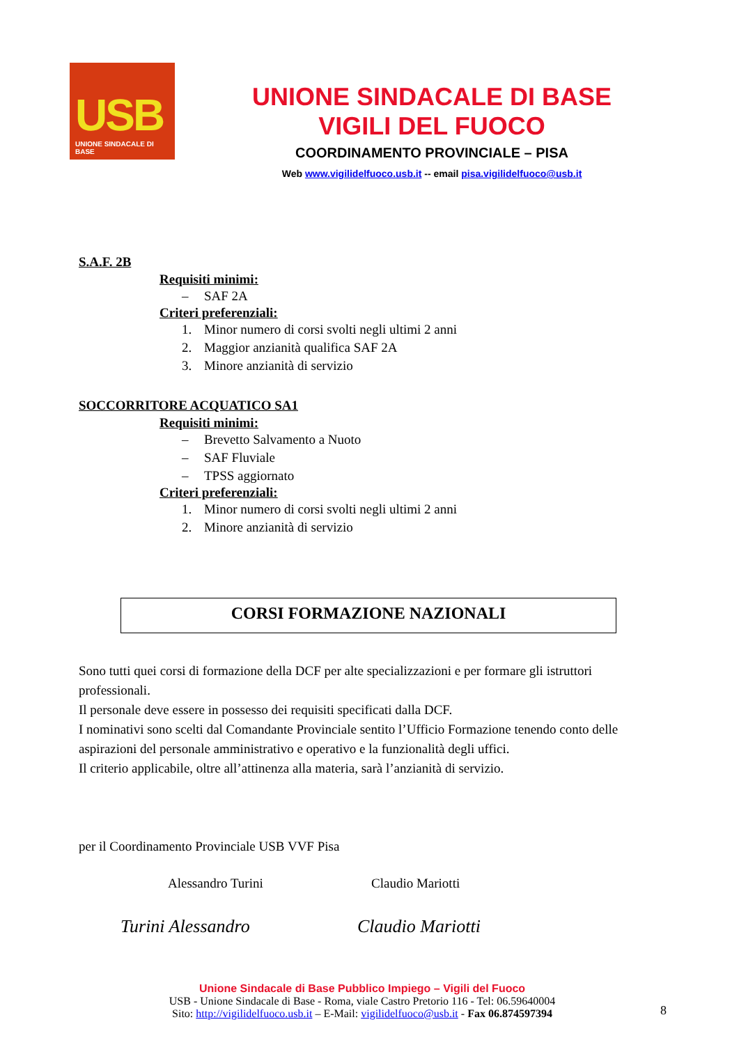USB
UNIONE SINDACALE DI BASE
UNIONE SINDACALE DI BASE
VIGILI DEL FUOCO
COORDINAMENTO PROVINCIALE – PISA
Web www.vigilidelfuoco.usb.it -- email pisa.vigilidelfuoco@usb.it
S.A.F. 2B
Requisiti minimi:
– SAF 2A
Criteri preferenziali:
1. Minor numero di corsi svolti negli ultimi 2 anni
2. Maggior anzianità qualifica SAF 2A
3. Minore anzianità di servizio
SOCCORRITORE ACQUATICO SA1
Requisiti minimi:
– Brevetto Salvamento a Nuoto
– SAF Fluviale
– TPSS aggiornato
Criteri preferenziali:
1. Minor numero di corsi svolti negli ultimi 2 anni
2. Minore anzianità di servizio
CORSI FORMAZIONE NAZIONALI
Sono tutti quei corsi di formazione della DCF per alte specializzazioni e per formare gli istruttori professionali.
Il personale deve essere in possesso dei requisiti specificati dalla DCF.
I nominativi sono scelti dal Comandante Provinciale sentito l’Ufficio Formazione tenendo conto delle aspirazioni del personale amministrativo e operativo e la funzionalità degli uffici.
Il criterio applicabile, oltre all’attinenza alla materia, sarà l’anzianità di servizio.
per il Coordinamento Provinciale USB VVF Pisa
Alessandro Turini Claudio Mariotti
Turini Alessandro Claudio Mariotti
Unione Sindacale di Base Pubblico Impiego – Vigili del Fuoco
USB - Unione Sindacale di Base - Roma, viale Castro Pretorio 116 - Tel: 06.59640004
Sito: http://vigilidelfuoco.usb.it – E-Mail: vigilidelfuoco@usb.it - Fax 06.874597394
8